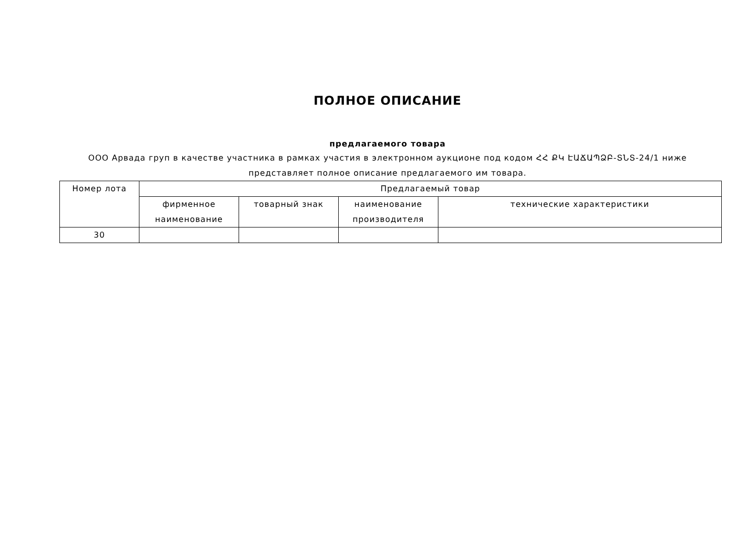ПОЛНОЕ ОПИСАНИЕ
предлагаемого товара
ООО Арвада груп в качестве участника в рамках участия в электронном аукционе под кодом ՀՀ ՔԿ ԷԱՃԱՊՁԲ-ՏՆՏ-24/1 ниже представляет полное описание предлагаемого им товара.
| Номер лота | Предлагаемый товар | | | |
| --- | --- | --- | --- | --- |
| | фирменное наименование | товарный знак | наименование производителя | технические характеристики |
| 30 | | | | |